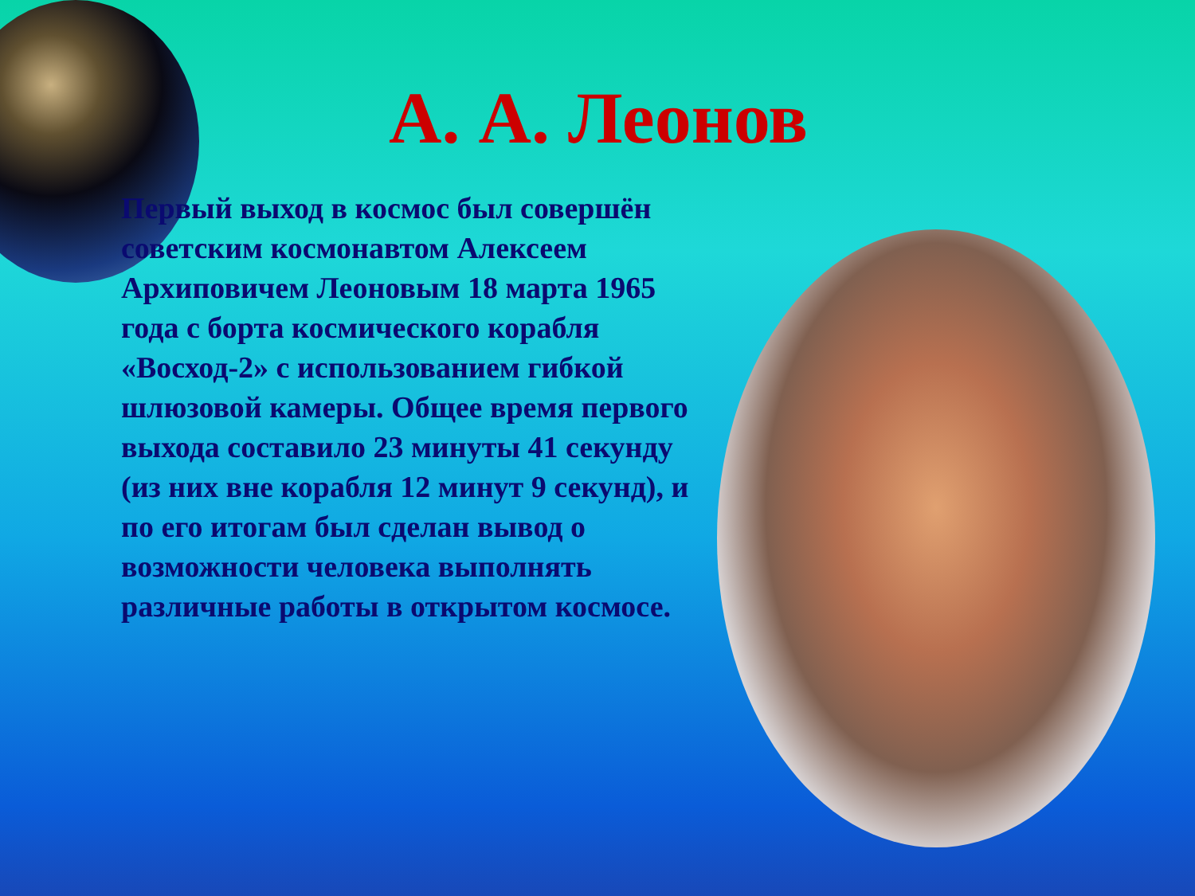А. А. Леонов
Первый выход в космос был совершён советским космонавтом Алексеем Архиповичем Леоновым 18 марта 1965 года с борта космического корабля «Восход-2» с использованием гибкой шлюзовой камеры. Общее время первого выхода составило 23 минуты 41 секунду (из них вне корабля 12 минут 9 секунд), и по его итогам был сделан вывод о возможности человека выполнять различные работы в открытом космосе.